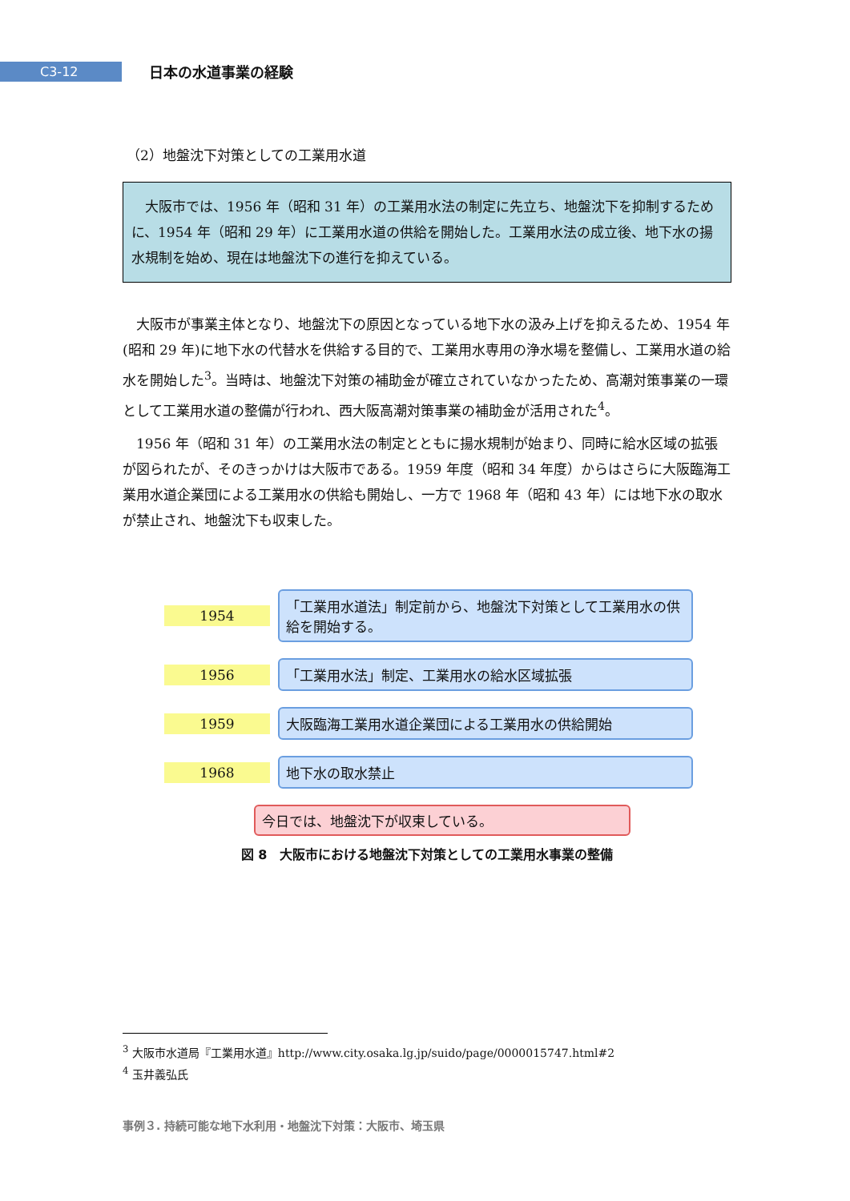C3-12
日本の水道事業の経験
（2）地盤沈下対策としての工業用水道
大阪市では、1956 年（昭和 31 年）の工業用水法の制定に先立ち、地盤沈下を抑制するために、1954 年（昭和 29 年）に工業用水道の供給を開始した。工業用水法の成立後、地下水の揚水規制を始め、現在は地盤沈下の進行を抑えている。
大阪市が事業主体となり、地盤沈下の原因となっている地下水の汲み上げを抑えるため、1954 年(昭和 29 年)に地下水の代替水を供給する目的で、工業用水専用の浄水場を整備し、工業用水道の給水を開始した<sup>3</sup>。当時は、地盤沈下対策の補助金が確立されていなかったため、高潮対策事業の一環として工業用水道の整備が行われ、西大阪高潮対策事業の補助金が活用された<sup>4</sup>。
1956 年（昭和 31 年）の工業用水法の制定とともに揚水規制が始まり、同時に給水区域の拡張が図られたが、そのきっかけは大阪市である。1959 年度（昭和 34 年度）からはさらに大阪臨海工業用水道企業団による工業用水の供給も開始し、一方で 1968 年（昭和 43 年）には地下水の取水が禁止され、地盤沈下も収束した。
1954
「工業用水道法」制定前から、地盤沈下対策として工業用水の供給を開始する。
1956
「工業用水法」制定、工業用水の給水区域拡張
1959
大阪臨海工業用水道企業団による工業用水の供給開始
1968
地下水の取水禁止
今日では、地盤沈下が収束している。
図 8　大阪市における地盤沈下対策としての工業用水事業の整備
<sup>3</sup> 大阪市水道局『工業用水道』http://www.city.osaka.lg.jp/suido/page/0000015747.html#2
<sup>4</sup> 玉井義弘氏
事例３. 持続可能な地下水利用・地盤沈下対策：大阪市、埼玉県